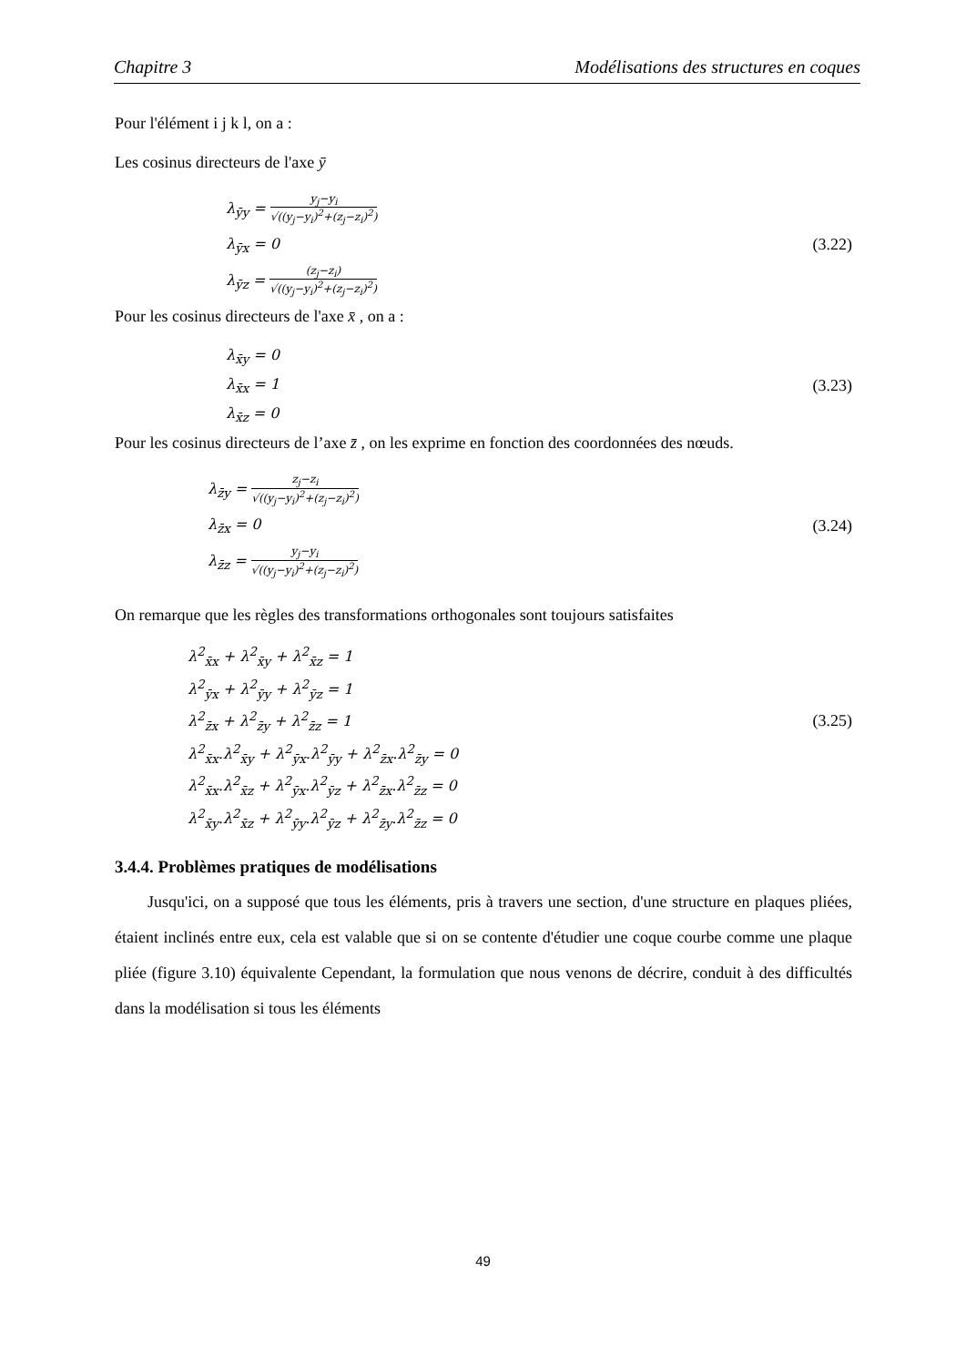Chapitre 3 Modélisations des structures en coques
Pour l'élément i j k l, on a :
Les cosinus directeurs de l'axe ȳ
λ<sub>ȳy</sub> = y<sub>j</sub>−y<sub>i</sub> √((y<sub>j</sub>−y<sub>i</sub>)<sup>2</sup>+(z<sub>j</sub>−z<sub>i</sub>)<sup>2</sup>)
λ<sub>ȳx</sub> = 0 (3.22)
λ<sub>ȳz</sub> = (z<sub>j</sub>−z<sub>i</sub>) √((y<sub>j</sub>−y<sub>i</sub>)<sup>2</sup>+(z<sub>j</sub>−z<sub>i</sub>)<sup>2</sup>)
Pour les cosinus directeurs de l'axe x̄ , on a :
λ<sub>x̄y</sub> = 0
λ<sub>x̄x</sub> = 1 (3.23)
λ<sub>x̄z</sub> = 0
Pour les cosinus directeurs de l’axe z̄ , on les exprime en fonction des coordonnées des nœuds.
λ<sub>z̄y</sub> = z<sub>j</sub>−z<sub>i</sub> √((y<sub>j</sub>−y<sub>i</sub>)<sup>2</sup>+(z<sub>j</sub>−z<sub>i</sub>)<sup>2</sup>)
λ<sub>z̄x</sub> = 0 (3.24)
λ<sub>z̄z</sub> = y<sub>j</sub>−y<sub>i</sub> √((y<sub>j</sub>−y<sub>i</sub>)<sup>2</sup>+(z<sub>j</sub>−z<sub>i</sub>)<sup>2</sup>)
On remarque que les règles des transformations orthogonales sont toujours satisfaites
λ<sup>2</sup><sub>x̄x</sub> + λ<sup>2</sup><sub>x̄y</sub> + λ<sup>2</sup><sub>x̄z</sub> = 1
λ<sup>2</sup><sub>ȳx</sub> + λ<sup>2</sup><sub>ȳy</sub> + λ<sup>2</sup><sub>ȳz</sub> = 1
λ<sup>2</sup><sub>z̄x</sub> + λ<sup>2</sup><sub>z̄y</sub> + λ<sup>2</sup><sub>z̄z</sub> = 1 (3.25)
λ<sup>2</sup><sub>x̄x</sub>.λ<sup>2</sup><sub>x̄y</sub> + λ<sup>2</sup><sub>ȳx</sub>.λ<sup>2</sup><sub>ȳy</sub> + λ<sup>2</sup><sub>z̄x</sub>.λ<sup>2</sup><sub>z̄y</sub> = 0
λ<sup>2</sup><sub>x̄x</sub>.λ<sup>2</sup><sub>x̄z</sub> + λ<sup>2</sup><sub>ȳx</sub>.λ<sup>2</sup><sub>ȳz</sub> + λ<sup>2</sup><sub>z̄x</sub>.λ<sup>2</sup><sub>z̄z</sub> = 0
λ<sup>2</sup><sub>x̄y</sub>.λ<sup>2</sup><sub>x̄z</sub> + λ<sup>2</sup><sub>ȳy</sub>.λ<sup>2</sup><sub>ȳz</sub> + λ<sup>2</sup><sub>z̄y</sub>.λ<sup>2</sup><sub>z̄z</sub> = 0
3.4.4. Problèmes pratiques de modélisations
Jusqu'ici, on a supposé que tous les éléments, pris à travers une section, d'une structure en plaques pliées, étaient inclinés entre eux, cela est valable que si on se contente d'étudier une coque courbe comme une plaque pliée (figure 3.10) équivalente Cependant, la formulation que nous venons de décrire, conduit à des difficultés dans la modélisation si tous les éléments
49